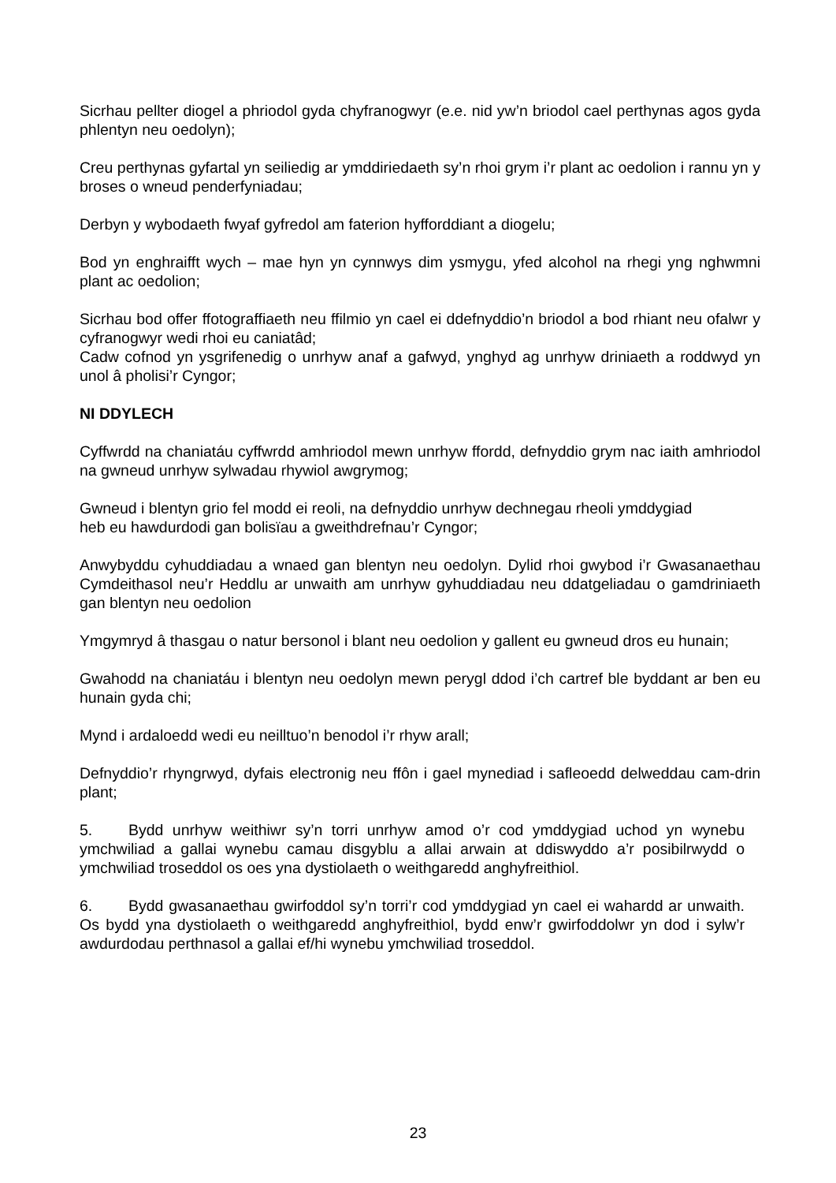Sicrhau pellter diogel a phriodol gyda chyfranogwyr (e.e. nid yw’n briodol cael perthynas agos gyda phlentyn neu oedolyn);
Creu perthynas gyfartal yn seiliedig ar ymddiriedaeth sy’n rhoi grym i’r plant ac oedolion i rannu yn y broses o wneud penderfyniadau;
Derbyn y wybodaeth fwyaf gyfredol am faterion hyfforddiant a diogelu;
Bod yn enghraifft wych – mae hyn yn cynnwys dim ysmygu, yfed alcohol na rhegi yng nghwmni plant ac oedolion;
Sicrhau bod offer ffotograffiaeth neu ffilmio yn cael ei ddefnyddio’n briodol a bod rhiant neu ofalwr y cyfranogwyr wedi rhoi eu caniatâd;
Cadw cofnod yn ysgrifenedig o unrhyw anaf a gafwyd, ynghyd ag unrhyw driniaeth a roddwyd yn unol â pholisi’r Cyngor;
NI DDYLECH
Cyffwrdd na chaniatáu cyffwrdd amhriodol mewn unrhyw ffordd, defnyddio grym nac iaith amhriodol na gwneud unrhyw sylwadau rhywiol awgrymog;
Gwneud i blentyn grio fel modd ei reoli, na defnyddio unrhyw dechnegau rheoli ymddygiad
heb eu hawdurdodi gan bolisïau a gweithdrefnau’r Cyngor;
Anwybyddu cyhuddiadau a wnaed gan blentyn neu oedolyn. Dylid rhoi gwybod i’r Gwasanaethau Cymdeithasol neu’r Heddlu ar unwaith am unrhyw gyhuddiadau neu ddatgeliadau o gamdriniaeth gan blentyn neu oedolion
Ymgymryd â thasgau o natur bersonol i blant neu oedolion y gallent eu gwneud dros eu hunain;
Gwahodd na chaniatáu i blentyn neu oedolyn mewn perygl ddod i’ch cartref ble byddant ar ben eu hunain gyda chi;
Mynd i ardaloedd wedi eu neilltuo’n benodol i’r rhyw arall;
Defnyddio’r rhyngrwyd, dyfais electronig neu ffôn i gael mynediad i safleoedd delweddau cam-drin plant;
5. Bydd unrhyw weithiwr sy’n torri unrhyw amod o’r cod ymddygiad uchod yn wynebu ymchwiliad a gallai wynebu camau disgyblu a allai arwain at ddiswyddo a’r posibilrwydd o ymchwiliad troseddol os oes yna dystiolaeth o weithgaredd anghyfreithiol.
6. Bydd gwasanaethau gwirfoddol sy’n torri’r cod ymddygiad yn cael ei wahardd ar unwaith. Os bydd yna dystiolaeth o weithgaredd anghyfreithiol, bydd enw’r gwirfoddolwr yn dod i sylw’r awdurdodau perthnasol a gallai ef/hi wynebu ymchwiliad troseddol.
23